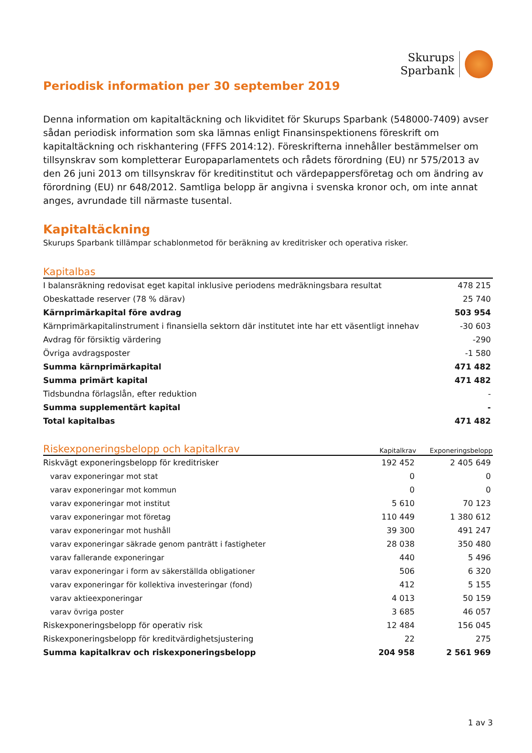Skurups
Sparbank
Periodisk information per 30 september 2019
Denna information om kapitaltäckning och likviditet för Skurups Sparbank (548000-7409) avser sådan periodisk information som ska lämnas enligt Finansinspektionens föreskrift om kapitaltäckning och riskhantering (FFFS 2014:12). Föreskrifterna innehåller bestämmelser om tillsynskrav som kompletterar Europaparlamentets och rådets förordning (EU) nr 575/2013 av den 26 juni 2013 om tillsynskrav för kreditinstitut och värdepappersföretag och om ändring av förordning (EU) nr 648/2012. Samtliga belopp är angivna i svenska kronor och, om inte annat anges, avrundade till närmaste tusental.
Kapitaltäckning
Skurups Sparbank tillämpar schablonmetod för beräkning av kreditrisker och operativa risker.
| Kapitalbas | |
| --- | --- |
| I balansräkning redovisat eget kapital inklusive periodens medräkningsbara resultat | 478 215 |
| Obeskattade reserver (78 % därav) | 25 740 |
| Kärnprimärkapital före avdrag | 503 954 |
| Kärnprimärkapitalinstrument i finansiella sektorn där institutet inte har ett väsentligt innehav | -30 603 |
| Avdrag för försiktig värdering | -290 |
| Övriga avdragsposter | -1 580 |
| Summa kärnprimärkapital | 471 482 |
| Summa primärt kapital | 471 482 |
| Tidsbundna förlagslån, efter reduktion | - |
| Summa supplementärt kapital | - |
| Total kapitalbas | 471 482 |
| Riskexponeringsbelopp och kapitalkrav | Kapitalkrav | Exponeringsbelopp |
| --- | --- | --- |
| Riskvägt exponeringsbelopp för kreditrisker | 192 452 | 2 405 649 |
| varav exponeringar mot stat | 0 | 0 |
| varav exponeringar mot kommun | 0 | 0 |
| varav exponeringar mot institut | 5 610 | 70 123 |
| varav exponeringar mot företag | 110 449 | 1 380 612 |
| varav exponeringar mot hushåll | 39 300 | 491 247 |
| varav exponeringar säkrade genom panträtt i fastigheter | 28 038 | 350 480 |
| varav fallerande exponeringar | 440 | 5 496 |
| varav exponeringar i form av säkerställda obligationer | 506 | 6 320 |
| varav exponeringar för kollektiva investeringar (fond) | 412 | 5 155 |
| varav aktieexponeringar | 4 013 | 50 159 |
| varav övriga poster | 3 685 | 46 057 |
| Riskexponeringsbelopp för operativ risk | 12 484 | 156 045 |
| Riskexponeringsbelopp för kreditvärdighetsjustering | 22 | 275 |
| Summa kapitalkrav och riskexponeringsbelopp | 204 958 | 2 561 969 |
1 av 3